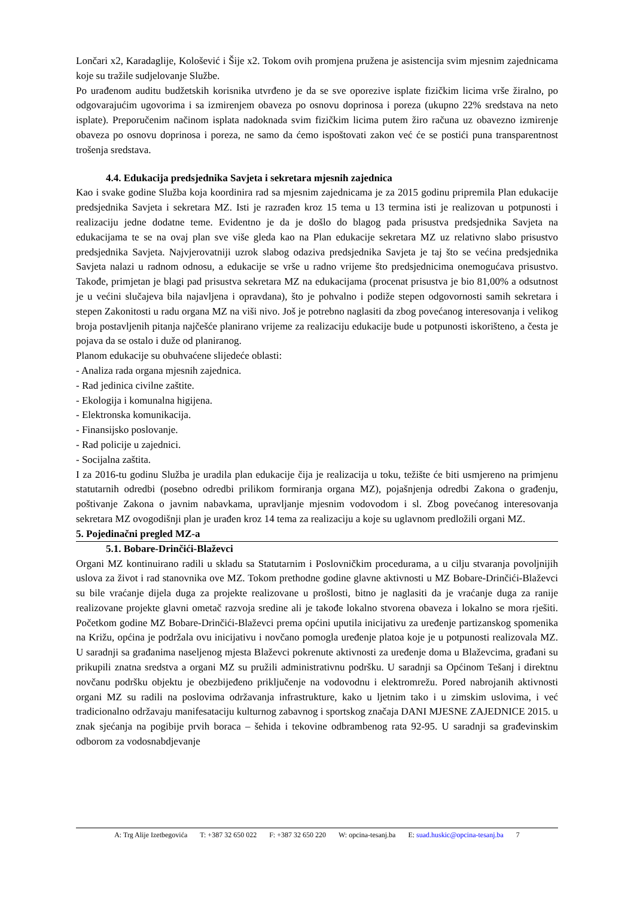Lončari x2, Karadaglije, Kološević i Šije x2. Tokom ovih promjena pružena je asistencija svim mjesnim zajednicama koje su tražile sudjelovanje Službe.
Po urađenom auditu budžetskih korisnika utvrđeno je da se sve oporezive isplate fizičkim licima vrše žiralno, po odgovarajućim ugovorima i sa izmirenjem obaveza po osnovu doprinosa i poreza (ukupno 22% sredstava na neto isplate). Preporučenim načinom isplata nadoknada svim fizičkim licima putem žiro računa uz obavezno izmirenje obaveza po osnovu doprinosa i poreza, ne samo da ćemo ispoštovati zakon već će se postići puna transparentnost trošenja sredstava.
4.4. Edukacija predsjednika Savjeta i sekretara mjesnih zajednica
Kao i svake godine Služba koja koordinira rad sa mjesnim zajednicama je za 2015 godinu pripremila Plan edukacije predsjednika Savjeta i sekretara MZ. Isti je razrađen kroz 15 tema u 13 termina isti je realizovan u potpunosti i realizaciju jedne dodatne teme. Evidentno je da je došlo do blagog pada prisustva predsjednika Savjeta na edukacijama te se na ovaj plan sve više gleda kao na Plan edukacije sekretara MZ uz relativno slabo prisustvo predsjednika Savjeta. Najvjerovatniji uzrok slabog odaziva predsjednika Savjeta je taj što se većina predsjednika Savjeta nalazi u radnom odnosu, a edukacije se vrše u radno vrijeme što predsjednicima onemogućava prisustvo. Takođe, primjetan je blagi pad prisustva sekretara MZ na edukacijama (procenat prisustva je bio 81,00% a odsutnost je u većini slučajeva bila najavljena i opravdana), što je pohvalno i podiže stepen odgovornosti samih sekretara i stepen Zakonitosti u radu organa MZ na viši nivo. Još je potrebno naglasiti da zbog povećanog interesovanja i velikog broja postavljenih pitanja najčešće planirano vrijeme za realizaciju edukacije bude u potpunosti iskorišteno, a česta je pojava da se ostalo i duže od planiranog.
Planom edukacije su obuhvaćene slijedeće oblasti:
- Analiza rada organa mjesnih zajednica.
- Rad jedinica civilne zaštite.
- Ekologija i komunalna higijena.
- Elektronska komunikacija.
- Finansijsko poslovanje.
- Rad policije u zajednici.
- Socijalna zaštita.
I za 2016-tu godinu Služba je uradila plan edukacije čija je realizacija u toku, težište će biti usmjereno na primjenu statutarnih odredbi (posebno odredbi prilikom formiranja organa MZ), pojašnjenja odredbi Zakona o građenju, poštivanje Zakona o javnim nabavkama, upravljanje mjesnim vodovodom i sl. Zbog povećanog interesovanja sekretara MZ ovogodišnji plan je urađen kroz 14 tema za realizaciju a koje su uglavnom predložili organi MZ.
5. Pojedinačni pregled MZ-a
5.1. Bobare-Drinčići-Blaževci
Organi MZ kontinuirano radili u skladu sa Statutarnim i Poslovničkim procedurama, a u cilju stvaranja povoljnijih uslova za život i rad stanovnika ove MZ. Tokom prethodne godine glavne aktivnosti u MZ Bobare-Drinčići-Blaževci su bile vraćanje dijela duga za projekte realizovane u prošlosti, bitno je naglasiti da je vraćanje duga za ranije realizovane projekte glavni ometač razvoja sredine ali je takođe lokalno stvorena obaveza i lokalno se mora rješiti. Početkom godine MZ Bobare-Drinčići-Blaževci prema općini uputila inicijativu za uređenje partizanskog spomenika na Križu, općina je podržala ovu inicijativu i novčano pomogla uređenje platoa koje je u potpunosti realizovala MZ. U saradnji sa građanima naseljenog mjesta Blaževci pokrenute aktivnosti za uređenje doma u Blaževcima, građani su prikupili znatna sredstva a organi MZ su pružili administrativnu podršku. U saradnji sa Općinom Tešanj i direktnu novčanu podršku objektu je obezbijeđeno priključenje na vodovodnu i elektromrežu. Pored nabrojanih aktivnosti organi MZ su radili na poslovima održavanja infrastrukture, kako u ljetnim tako i u zimskim uslovima, i već tradicionalno održavaju manifesataciju kulturnog zabavnog i sportskog značaja DANI MJESNE ZAJEDNICE 2015. u znak sjećanja na pogibije prvih boraca – šehida i tekovine odbrambenog rata 92-95. U saradnji sa građevinskim odborom za vodosnabdjevanje
A: Trg Alije Izetbegovića T: +387 32 650 022 F: +387 32 650 220 W: opcina-tesanj.ba E: suad.huskic@opcina-tesanj.ba 7